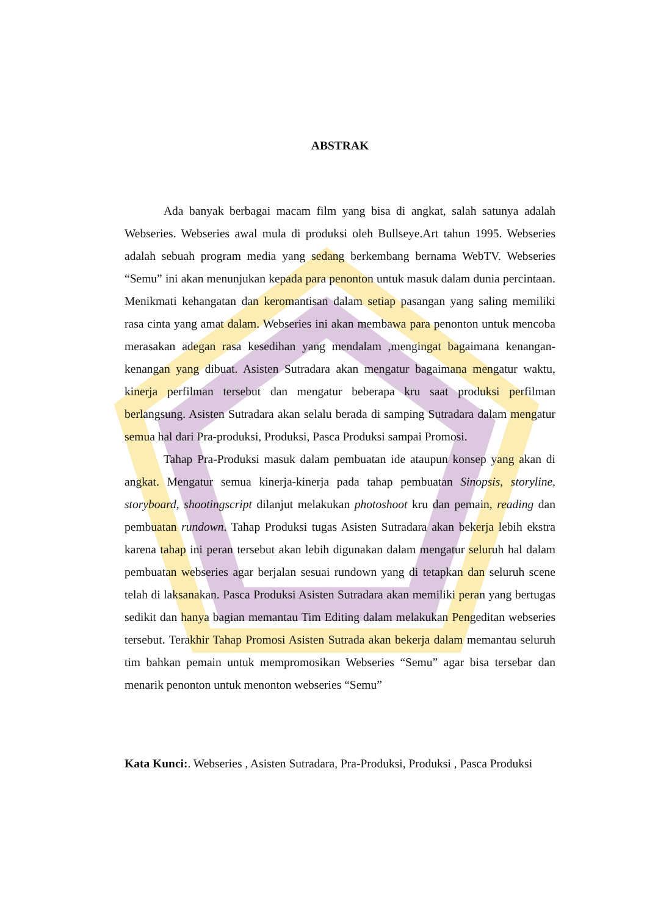ABSTRAK
Ada banyak berbagai macam film yang bisa di angkat, salah satunya adalah Webseries. Webseries awal mula di produksi oleh Bullseye.Art tahun 1995. Webseries adalah sebuah program media yang sedang berkembang bernama WebTV. Webseries “Semu” ini akan menunjukan kepada para penonton untuk masuk dalam dunia percintaan. Menikmati kehangatan dan keromantisan dalam setiap pasangan yang saling memiliki rasa cinta yang amat dalam. Webseries ini akan membawa para penonton untuk mencoba merasakan adegan rasa kesedihan yang mendalam ,mengingat bagaimana kenangan- kenangan yang dibuat. Asisten Sutradara akan mengatur bagaimana mengatur waktu, kinerja perfilman tersebut dan mengatur beberapa kru saat produksi perfilman berlangsung. Asisten Sutradara akan selalu berada di samping Sutradara dalam mengatur semua hal dari Pra-produksi, Produksi, Pasca Produksi sampai Promosi.
Tahap Pra-Produksi masuk dalam pembuatan ide ataupun konsep yang akan di angkat. Mengatur semua kinerja-kinerja pada tahap pembuatan Sinopsis, storyline, storyboard, shootingscript dilanjut melakukan photoshoot kru dan pemain, reading dan pembuatan rundown. Tahap Produksi tugas Asisten Sutradara akan bekerja lebih ekstra karena tahap ini peran tersebut akan lebih digunakan dalam mengatur seluruh hal dalam pembuatan webseries agar berjalan sesuai rundown yang di tetapkan dan seluruh scene telah di laksanakan. Pasca Produksi Asisten Sutradara akan memiliki peran yang bertugas sedikit dan hanya bagian memantau Tim Editing dalam melakukan Pengeditan webseries tersebut. Terakhir Tahap Promosi Asisten Sutrada akan bekerja dalam memantau seluruh tim bahkan pemain untuk mempromosikan Webseries “Semu” agar bisa tersebar dan menarik penonton untuk menonton webseries “Semu”
Kata Kunci:. Webseries , Asisten Sutradara, Pra-Produksi, Produksi , Pasca Produksi